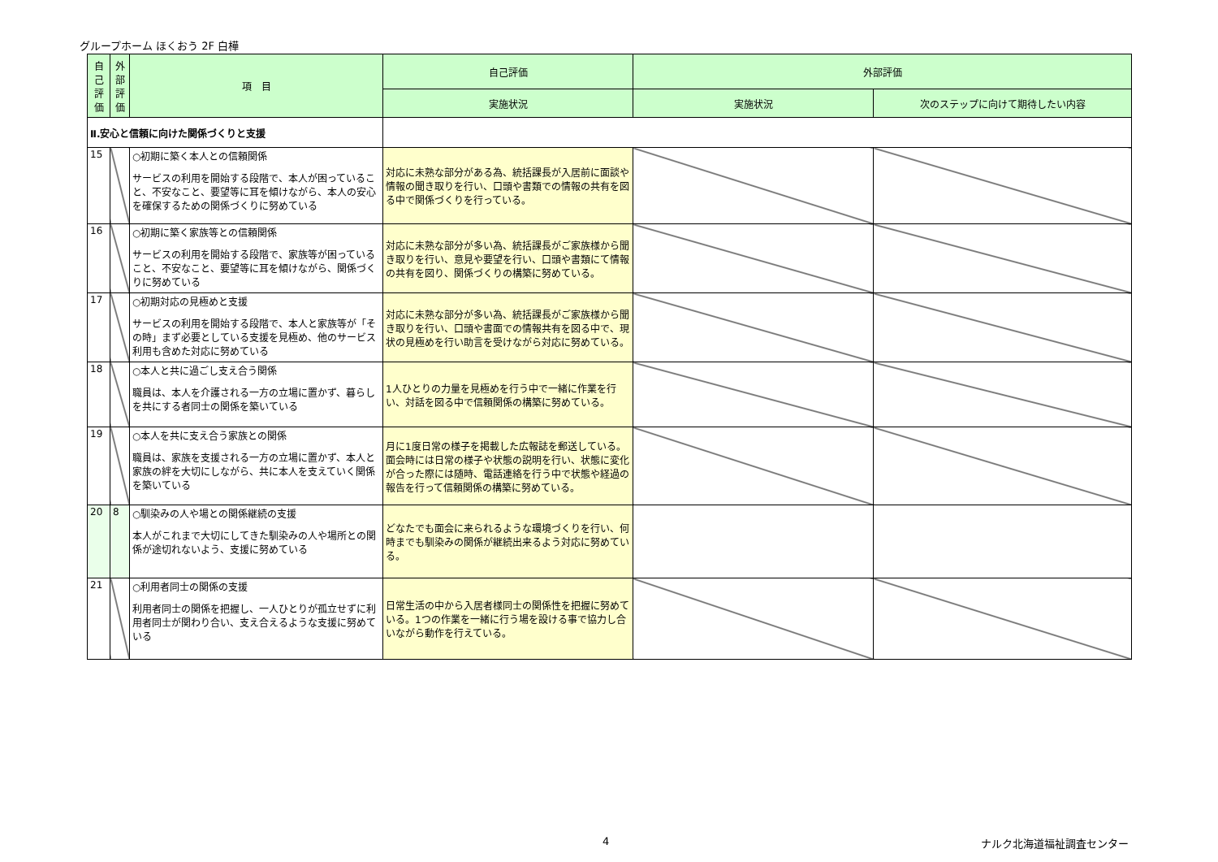グループホーム ほくおう 2F 白樺
| 自己評価 | 外部評価 | 項 目 | 自己評価 | 外部評価 | |
| --- | --- | --- | --- | --- | --- |
| | | | 実施状況 | 実施状況 | 次のステップに向けて期待したい内容 |
| Ⅱ.安心と信頼に向けた関係づくりと支援 | | | | | |
| 15 | | ○初期に築く本人との信頼関係 サービスの利用を開始する段階で、本人が困っていること、不安なこと、要望等に耳を傾けながら、本人の安心を確保するための関係づくりに努めている | 対応に未熟な部分がある為、統括課長が入居前に面談や情報の聞き取りを行い、口頭や書類での情報の共有を図る中で関係づくりを行っている。 | | |
| 16 | | ○初期に築く家族等との信頼関係 サービスの利用を開始する段階で、家族等が困っていること、不安なこと、要望等に耳を傾けながら、関係づくりに努めている | 対応に未熟な部分が多い為、統括課長がご家族様から聞き取りを行い、意見や要望を行い、口頭や書類にて情報の共有を図り、関係づくりの構築に努めている。 | | |
| 17 | | ○初期対応の見極めと支援 サービスの利用を開始する段階で、本人と家族等が「その時」まず必要としている支援を見極め、他のサービス利用も含めた対応に努めている | 対応に未熟な部分が多い為、統括課長がご家族様から聞き取りを行い、口頭や書面での情報共有を図る中で、現状の見極めを行い助言を受けながら対応に努めている。 | | |
| 18 | | ○本人と共に過ごし支え合う関係 職員は、本人を介護される一方の立場に置かず、暮らしを共にする者同士の関係を築いている | 1人ひとりの力量を見極めを行う中で一緒に作業を行い、対話を図る中で信頼関係の構築に努めている。 | | |
| 19 | | ○本人を共に支え合う家族との関係 職員は、家族を支援される一方の立場に置かず、本人と家族の絆を大切にしながら、共に本人を支えていく関係を築いている | 月に1度日常の様子を掲載した広報誌を郵送している。面会時には日常の様子や状態の説明を行い、状態に変化が合った際には随時、電話連絡を行う中で状態や経過の報告を行って信頼関係の構築に努めている。 | | |
| 20 | 8 | ○馴染みの人や場との関係継続の支援 本人がこれまで大切にしてきた馴染みの人や場所との関係が途切れないよう、支援に努めている | どなたでも面会に来られるような環境づくりを行い、何時までも馴染みの関係が継続出来るよう対応に努めている。 | | |
| 21 | | ○利用者同士の関係の支援 利用者同士の関係を把握し、一人ひとりが孤立せずに利用者同士が関わり合い、支え合えるような支援に努めている | 日常生活の中から入居者様同士の関係性を把握に努めている。1つの作業を一緒に行う場を設ける事で協力し合いながら動作を行えている。 | | |
4 ナルク北海道福祉調査センター